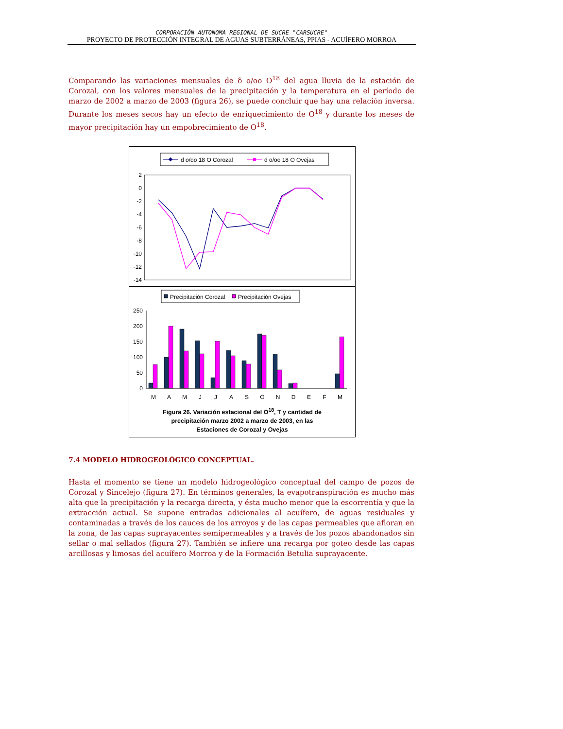CORPORACIÓN AUTONOMA REGIONAL DE SUCRE "CARSUCRE"
PROYECTO DE PROTECCIÓN INTEGRAL DE AGUAS SUBTERRÁNEAS, PPIAS - ACUÍFERO MORROA
Comparando las variaciones mensuales de δ o/oo O<sup>18</sup> del agua lluvia de la estación de Corozal, con los valores mensuales de la precipitación y la temperatura en el período de marzo de 2002 a marzo de 2003 (figura 26), se puede concluir que hay una relación inversa. Durante los meses secos hay un efecto de enriquecimiento de O<sup>18</sup> y durante los meses de mayor precipitación hay un empobrecimiento de O<sup>18</sup>.
d o/oo 18 O Corozal
d o/oo 18 O Ovejas
2
0
-2
-4
-6
-8
-10
-12
-14
Precipitación Corozal
Precipitación Ovejas
250
200
150
100
50
0
M
A
M
J
J
A
S
O
N
D
E
F
M
Figura 26. Variación estacional del O<sup>18</sup>, T y cantidad de
precipitación marzo 2002 a marzo de 2003, en las
Estaciones de Corozal y Ovejas
7.4 MODELO HIDROGEOLÓGICO CONCEPTUAL.
Hasta el momento se tiene un modelo hidrogeológico conceptual del campo de pozos de Corozal y Sincelejo (figura 27). En términos generales, la evapotranspiración es mucho más alta que la precipitación y la recarga directa, y ésta mucho menor que la escorrentía y que la extracción actual. Se supone entradas adicionales al acuífero, de aguas residuales y contaminadas a través de los cauces de los arroyos y de las capas permeables que afloran en la zona, de las capas suprayacentes semipermeables y a través de los pozos abandonados sin sellar o mal sellados (figura 27). También se infiere una recarga por goteo desde las capas arcillosas y limosas del acuífero Morroa y de la Formación Betulia suprayacente.